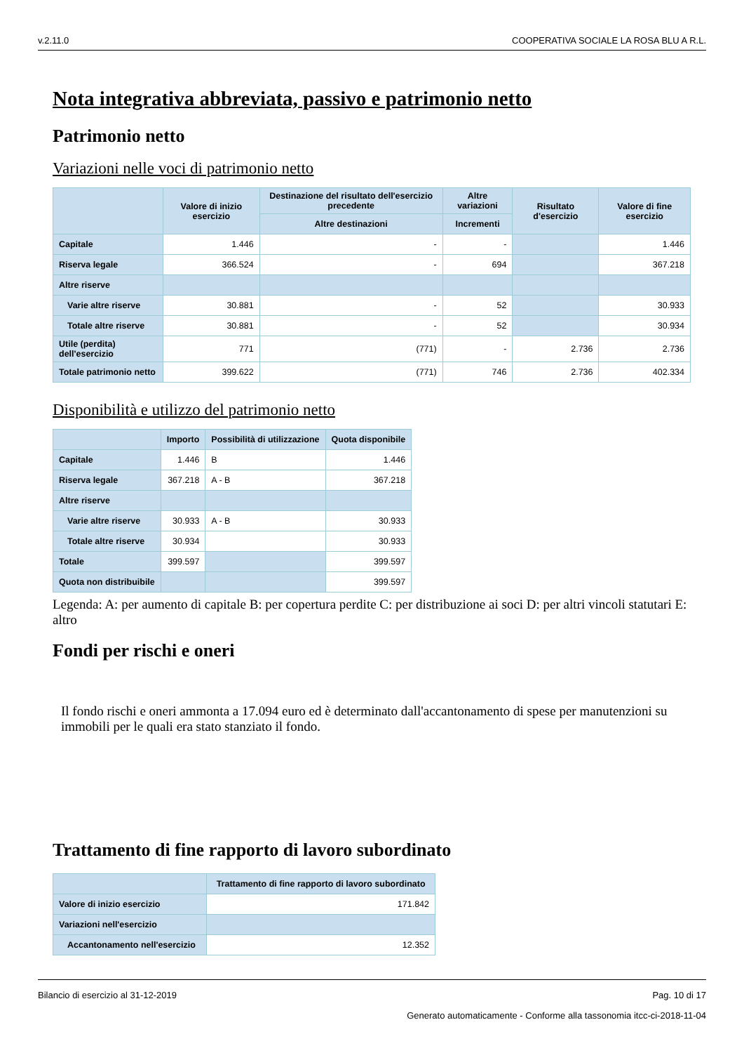v.2.11.0 COOPERATIVA SOCIALE LA ROSA BLU A R.L.
Nota integrativa abbreviata, passivo e patrimonio netto
Patrimonio netto
Variazioni nelle voci di patrimonio netto
| | Valore di inizio esercizio | Destinazione del risultato dell'esercizio precedente | Altre variazioni | Risultato d'esercizio | Valore di fine esercizio |
| --- | --- | --- | --- | --- | --- |
| | | Altre destinazioni | Incrementi | | |
| Capitale | 1.446 | - | - | | 1.446 |
| Riserva legale | 366.524 | - | 694 | | 367.218 |
| Altre riserve | | | | | |
| Varie altre riserve | 30.881 | - | 52 | | 30.933 |
| Totale altre riserve | 30.881 | - | 52 | | 30.934 |
| Utile (perdita) dell'esercizio | 771 | (771) | - | 2.736 | 2.736 |
| Totale patrimonio netto | 399.622 | (771) | 746 | 2.736 | 402.334 |
Disponibilità e utilizzo del patrimonio netto
| | Importo | Possibilità di utilizzazione | Quota disponibile |
| --- | --- | --- | --- |
| Capitale | 1.446 | B | 1.446 |
| Riserva legale | 367.218 | A - B | 367.218 |
| Altre riserve | | | |
| Varie altre riserve | 30.933 | A - B | 30.933 |
| Totale altre riserve | 30.934 | | 30.933 |
| Totale | 399.597 | | 399.597 |
| Quota non distribuibile | | | 399.597 |
Legenda: A: per aumento di capitale B: per copertura perdite C: per distribuzione ai soci D: per altri vincoli statutari E: altro
Fondi per rischi e oneri
Il fondo rischi e oneri ammonta a 17.094 euro ed è determinato dall'accantonamento di spese per manutenzioni su immobili per le quali era stato stanziato il fondo.
Trattamento di fine rapporto di lavoro subordinato
| | Trattamento di fine rapporto di lavoro subordinato |
| --- | --- |
| Valore di inizio esercizio | 171.842 |
| Variazioni nell'esercizio | |
| Accantonamento nell'esercizio | 12.352 |
Bilancio di esercizio al 31-12-2019 Pag. 10 di 17
Generato automaticamente - Conforme alla tassonomia itcc-ci-2018-11-04